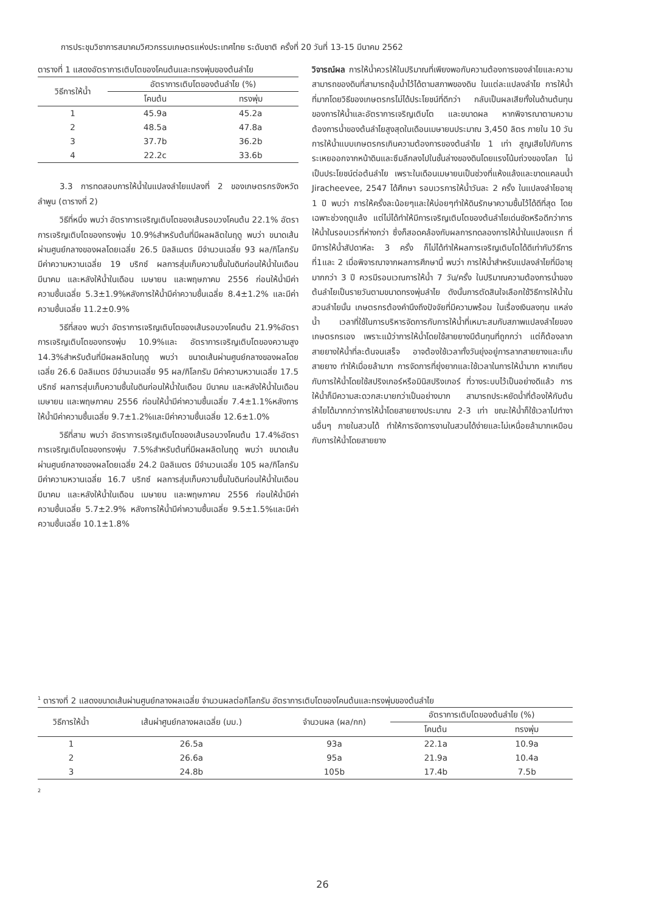การประชุมวิชาการสมาคมวิศวกรรมเกษตรแห่งประเทศไทย ระดับชาติ ครั้งที่ 20 วันที่ 13-15 มีนาคม 2562
ตารางที่ 1 แสดงอัตราการเติบโตของโคนต้นและทรงพุ่มของต้นลำไย
| วิธีการให้น้ำ | อัตราการเติบโตของต้นลำไย (%) | |
| --- | --- | --- |
| | โคนต้น | ทรงพุ่ม |
| 1 | 45.9a | 45.2a |
| 2 | 48.5a | 47.8a |
| 3 | 37.7b | 36.2b |
| 4 | 22.2c | 33.6b |
3.3 การทดสอบการให้น้ำในแปลงลำไยแปลงที่ 2 ของเกษตรกรจังหวัดลำพูน (ตารางที่ 2)
วิธีที่หนึ่ง พบว่า อัตราการเจริญเติบโตของเส้นรอบวงโคนต้น 22.1% อัตราการเจริญเติบโตของทรงพุ่ม 10.9%สำหรับต้นที่มีผลผลิตในฤดู พบว่า ขนาดเส้นผ่านศูนย์กลางของผลโดยเฉลี่ย 26.5 มิลลิเมตร มีจำนวนเฉลี่ย 93 ผล/กิโลกรัม มีค่าความหวานเฉลี่ย 19 บริกซ์ ผลการสุ่มเก็บความชื้นในดินก่อนให้น้ำในเดือนมีนาคม และหลังให้น้ำในเดือน เมษายน และพฤษภาคม 2556 ก่อนให้น้ำมีค่าความชื้นเฉลี่ย 5.3±1.9%หลังการให้น้ำมีค่าความชื้นเฉลี่ย 8.4±1.2% และมีค่าความชื้นเฉลี่ย 11.2±0.9%
วิธีที่สอง พบว่า อัตราการเจริญเติบโตของเส้นรอบวงโคนต้น 21.9%อัตราการเจริญเติบโตของทรงพุ่ม 10.9%และ อัตราการเจริญเติบโตของความสูง 14.3%สำหรับต้นที่มีผลผลิตในฤดู พบว่า ขนาดเส้นผ่านศูนย์กลางของผลโดยเฉลี่ย 26.6 มิลลิเมตร มีจำนวนเฉลี่ย 95 ผล/กิโลกรัม มีค่าความหวานเฉลี่ย 17.5 บริกซ์ ผลการสุ่มเก็บความชื้นในดินก่อนให้น้ำในเดือน มีนาคม และหลังให้น้ำในเดือน เมษายน และพฤษภาคม 2556 ก่อนให้น้ำมีค่าความชื้นเฉลี่ย 7.4±1.1%หลังการให้น้ำมีค่าความชื้นเฉลี่ย 9.7±1.2%และมีค่าความชื้นเฉลี่ย 12.6±1.0%
วิธีที่สาม พบว่า อัตราการเจริญเติบโตของเส้นรอบวงโคนต้น 17.4%อัตราการเจริญเติบโตของทรงพุ่ม 7.5%สำหรับต้นที่มีผลผลิตในฤดู พบว่า ขนาดเส้นผ่านศูนย์กลางของผลโดยเฉลี่ย 24.2 มิลลิเมตร มีจำนวนเฉลี่ย 105 ผล/กิโลกรัม มีค่าความหวานเฉลี่ย 16.7 บริกซ์ ผลการสุ่มเก็บความชื้นในดินก่อนให้น้ำในเดือน มีนาคม และหลังให้น้ำในเดือน เมษายน และพฤษภาคม 2556 ก่อนให้น้ำมีค่าความชื้นเฉลี่ย 5.7±2.9% หลังการให้น้ำมีค่าความชื้นเฉลี่ย 9.5±1.5%และมีค่าความชื้นเฉลี่ย 10.1±1.8%
วิจารณ์ผล การให้น้ำควรให้ในปริมาณที่เพียงพอกับความต้องการของลำไยและความสามารถของดินที่สามารถอุ้มน้ำไว้ได้ตามสภาพของดิน ในแต่ละแปลงลำไย การให้น้ำที่มากโดยวิธีของเกษตรกรไม่ได้ประโยชน์ที่ดีกว่า กลับเป็นผลเสียทั้งในด้านต้นทุนของการให้น้ำและอัตราการเจริญเติบโต และขนาดผล หากพิจารณาตามความต้องการน้ำของต้นลำไยสูงสุดในเดือนเมษายนประมาณ 3,450 ลิตร ภายใน 10 วัน การให้น้ำแบบเกษตรกรเกินความต้องการของต้นลำไย 1 เท่า สูญเสียไปกับการระเหยออกจากหน้าดินและซึมลึกลงไปในชั้นล่างของดินโดยแรงโน้มถ่วงของโลก ไม่เป็นประโยชน์ต่อต้นลำไย เพราะในเดือนเมษายนเป็นช่วงที่แห้งแล้งและขาดแคลนน้ำ Jiracheevee, 2547 ได้ศึกษา รอบเวรการให้น้ำวันละ 2 ครั้ง ในแปลงลำไยอายุ 1 ปี พบว่า การให้ครั้งละน้อยๆและให้บ่อยๆทำให้ดินรักษาความชื้นไว้ได้ดีที่สุด โดยเฉพาะช่วงฤดูแล้ง แต่ไม่ได้ทำให้มีการเจริญเติบโตของต้นลำไยเด่นชัดหรือดีกว่าการให้น้ำในรอบเวรที่ห่างกว่า ซึ่งก็สอดคล้องกับผลการทดลองการให้น้ำในแปลงแรก ที่มีการให้น้ำสัปดาห์ละ 3 ครั้ง ก็ไม่ได้ทำให้ผลการเจริญเติบโตได้ดีเท่ากับวิธีการที่1และ 2 เมื่อพิจารณาจากผลการศึกษานี้ พบว่า การให้น้ำสำหรับแปลงลำไยที่มีอายุมากกว่า 3 ปี ควรมีรอบเวณการให้น้ำ 7 วัน/ครั้ง ในปริมาณความต้องการน้ำของต้นลำไยเป็นรายวันตามขนาดทรงพุ่มลำไย ดังนั้นการตัดสินใจเลือกใช้วิธีการให้น้ำในสวนลำไยนั้น เกษตรกรต้องคำนึงถึงปัจจัยที่มีความพร้อม ในเรื่องเงินลงทุน แหล่งน้ำ เวลาที่ใช้ในการบริหารจัดการกับการให้น้ำที่เหมาะสมกับสภาพแปลงลำไยของเกษตรกรเอง เพราะแม้ว่าการให้น้ำโดยใช้สายยางมีต้นทุนที่ถูกกว่า แต่ก็ต้องลากสายยางให้น้ำที่ละต้นจนเสร็จ อาจต้องใช้เวลาทั้งวันยุ่งอยู่การลากสายยางและเก็บสายยาง ทำให้เมื่อยล้ามาก การจัดการที่ยุ่งยากและใช้เวลาในการให้น้ำมาก หากเทียบกับการให้น้ำโดยใช้สปริงเกอร์หรือมินิสปริงเกอร์ ที่วางระบบไว้เป็นอย่างดีแล้ว การให้น้ำก็มีความสะดวกสะบายกว่าเป็นอย่างมาก สามารถประหยัดน้ำที่ต้องให้กับต้นลำไยได้มากกว่าการให้น้ำโดยสายยางประมาณ 2-3 เท่า ขณะให้น้ำก็ใช้เวลาไปทำงานอื่นๆ ภายในสวนได้ ทำให้การจัดการงานในสวนได้ง่ายและไม่เหนื่อยล้ามากเหมือนกับการให้น้ำโดยสายยาง
<sup>1</sup> ตารางที่ 2 แสดงขนาดเส้นผ่านศูนย์กลางผลเฉลี่ย จำนวนผลต่อกิโลกรัม อัตราการเติบโตของโคนต้นและทรงพุ่มของต้นลำไย
| วิธีการให้น้ำ | เส้นผ่าศูนย์กลางผลเฉลี่ย (มม.) | จำนวนผล (ผล/กก) | อัตราการเติบโตของต้นลำไย (%) | |
| --- | --- | --- | --- | --- |
| | | | โคนต้น | ทรงพุ่ม |
| 1 | 26.5a | 93a | 22.1a | 10.9a |
| 2 | 26.6a | 95a | 21.9a | 10.4a |
| 3 | 24.8b | 105b | 17.4b | 7.5b |
2
26